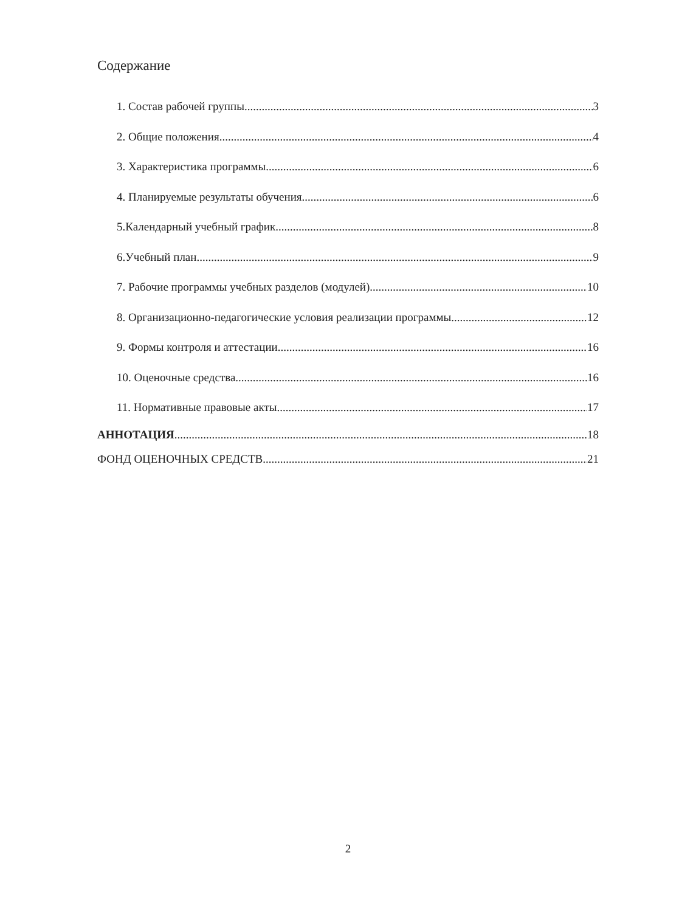Содержание
1. Состав рабочей группы 3
2. Общие положения 4
3. Характеристика программы 6
4. Планируемые результаты обучения 6
5.Календарный учебный график 8
6.Учебный план 9
7. Рабочие программы учебных разделов (модулей) 10
8. Организационно-педагогические условия реализации программы 12
9. Формы контроля и аттестации 16
10. Оценочные средства 16
11. Нормативные правовые акты 17
АННОТАЦИЯ 18
ФОНД ОЦЕНОЧНЫХ СРЕДСТВ 21
2